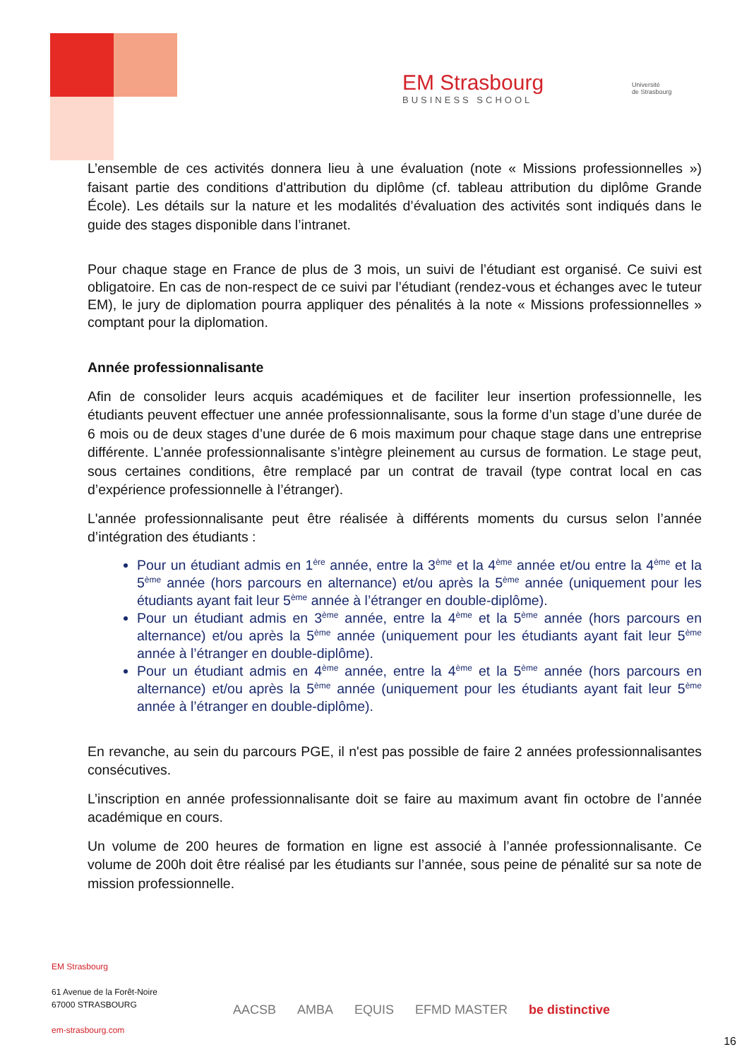EM Strasbourg
BUSINESS SCHOOL
Université
de Strasbourg
L’ensemble de ces activités donnera lieu à une évaluation (note « Missions professionnelles ») faisant partie des conditions d'attribution du diplôme (cf. tableau attribution du diplôme Grande École). Les détails sur la nature et les modalités d’évaluation des activités sont indiqués dans le guide des stages disponible dans l’intranet.
Pour chaque stage en France de plus de 3 mois, un suivi de l’étudiant est organisé. Ce suivi est obligatoire. En cas de non-respect de ce suivi par l’étudiant (rendez-vous et échanges avec le tuteur EM), le jury de diplomation pourra appliquer des pénalités à la note « Missions professionnelles » comptant pour la diplomation.
Année professionnalisante
Afin de consolider leurs acquis académiques et de faciliter leur insertion professionnelle, les étudiants peuvent effectuer une année professionnalisante, sous la forme d’un stage d’une durée de 6 mois ou de deux stages d’une durée de 6 mois maximum pour chaque stage dans une entreprise différente. L’année professionnalisante s’intègre pleinement au cursus de formation. Le stage peut, sous certaines conditions, être remplacé par un contrat de travail (type contrat local en cas d’expérience professionnelle à l’étranger).
L'année professionnalisante peut être réalisée à différents moments du cursus selon l’année d’intégration des étudiants :
Pour un étudiant admis en 1<sup>ère</sup> année, entre la 3<sup>ème</sup> et la 4<sup>ème</sup> année et/ou entre la 4<sup>ème</sup> et la 5<sup>ème</sup> année (hors parcours en alternance) et/ou après la 5<sup>ème</sup> année (uniquement pour les étudiants ayant fait leur 5<sup>ème</sup> année à l’étranger en double-diplôme).
Pour un étudiant admis en 3<sup>ème</sup> année, entre la 4<sup>ème</sup> et la 5<sup>ème</sup> année (hors parcours en alternance) et/ou après la 5<sup>ème</sup> année (uniquement pour les étudiants ayant fait leur 5<sup>ème</sup> année à l’étranger en double-diplôme).
Pour un étudiant admis en 4<sup>ème</sup> année, entre la 4<sup>ème</sup> et la 5<sup>ème</sup> année (hors parcours en alternance) et/ou après la 5<sup>ème</sup> année (uniquement pour les étudiants ayant fait leur 5<sup>ème</sup> année à l’étranger en double-diplôme).
En revanche, au sein du parcours PGE, il n'est pas possible de faire 2 années professionnalisantes consécutives.
L’inscription en année professionnalisante doit se faire au maximum avant fin octobre de l’année académique en cours.
Un volume de 200 heures de formation en ligne est associé à l’année professionnalisante. Ce volume de 200h doit être réalisé par les étudiants sur l’année, sous peine de pénalité sur sa note de mission professionnelle.
EM Strasbourg
61 Avenue de la Forêt-Noire
67000 STRASBOURG
em-strasbourg.com
AACSB AMBA EQUIS EFMD MASTER be distinctive
16